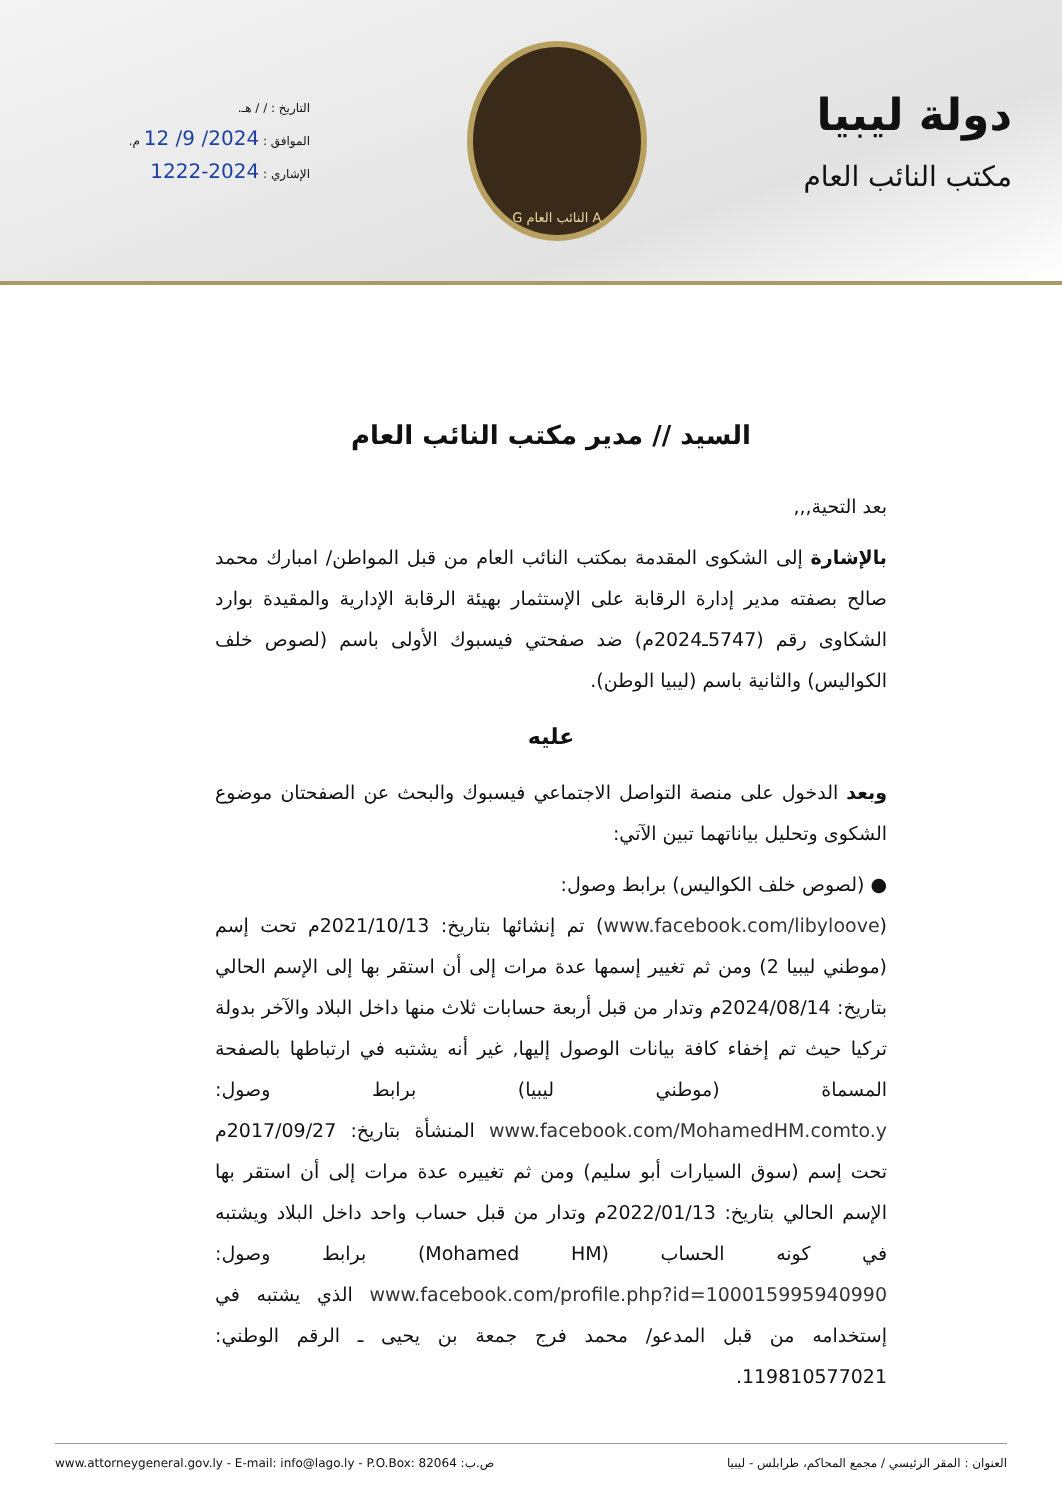دولة ليبيا
مكتب النائب العام
A النائب العام G
التاريخ : / / هـ.
الموافق : 2024/ 9/ 12 م.
الإشاري : 2024-1222
السيد // مدير مكتب النائب العام
بعد التحية,,,
بالإشارة إلى الشكوى المقدمة بمكتب النائب العام من قبل المواطن/ امبارك محمد صالح بصفته مدير إدارة الرقابة على الإستثمار بهيئة الرقابة الإدارية والمقيدة بوارد الشكاوى رقم (5747ـ2024م) ضد صفحتي فيسبوك الأولى باسم (لصوص خلف الكواليس) والثانية باسم (ليبيا الوطن).
عليه
وبعد الدخول على منصة التواصل الاجتماعي فيسبوك والبحث عن الصفحتان موضوع الشكوى وتحليل بياناتهما تبين الآتي:
● (لصوص خلف الكواليس) برابط وصول:
(www.facebook.com/libyloove) تم إنشائها بتاريخ: 2021/10/13م تحت إسم (موطني ليبيا 2) ومن ثم تغيير إسمها عدة مرات إلى أن استقر بها إلى الإسم الحالي بتاريخ: 2024/08/14م وتدار من قبل أربعة حسابات ثلاث منها داخل البلاد والآخر بدولة تركيا حيث تم إخفاء كافة بيانات الوصول إليها, غير أنه يشتبه في ارتباطها بالصفحة المسماة (موطني ليبيا) برابط وصول: www.facebook.com/MohamedHM.comto.y المنشأة بتاريخ: 2017/09/27م تحت إسم (سوق السيارات أبو سليم) ومن ثم تغييره عدة مرات إلى أن استقر بها الإسم الحالي بتاريخ: 2022/01/13م وتدار من قبل حساب واحد داخل البلاد ويشتبه في كونه الحساب (Mohamed HM) برابط وصول: www.facebook.com/profile.php?id=100015995940990 الذي يشتبه في إستخدامه من قبل المدعو/ محمد فرج جمعة بن يحيى ـ الرقم الوطني: 119810577021.
www.attorneygeneral.gov.ly - E-mail: info@lago.ly - P.O.Box: 82064 :ص.ب العنوان : المقر الرئيسي / مجمع المحاكم، طرابلس - ليبيا